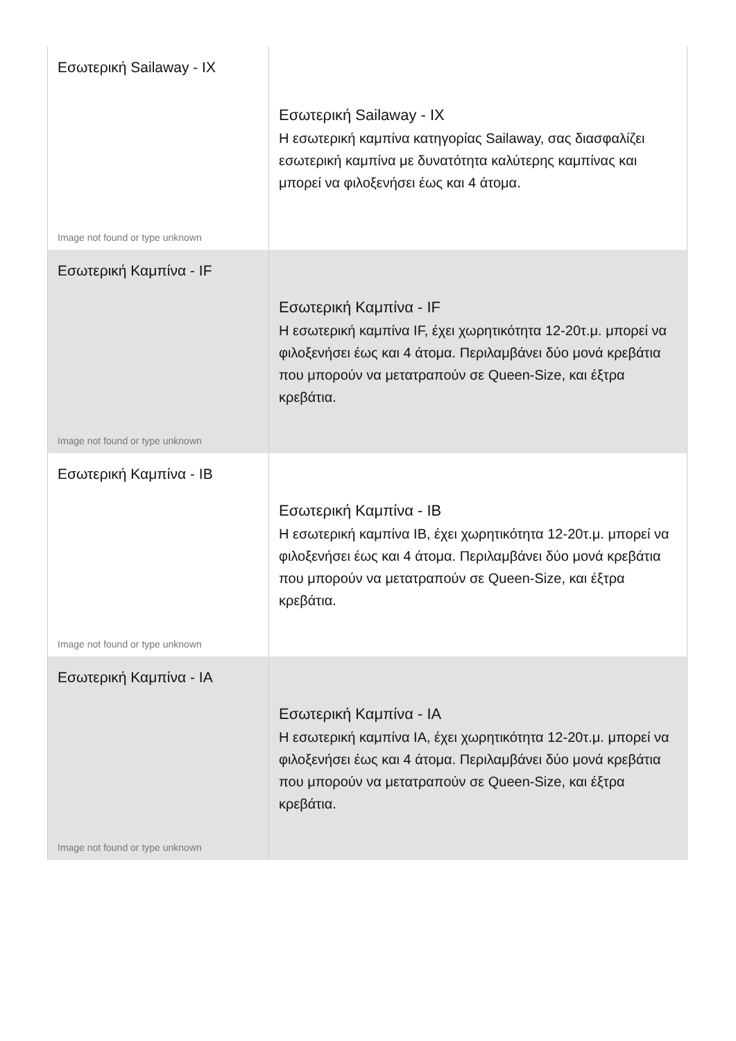| Εσωτερική Sailaway - IX Image not found or type unknown | Εσωτερική Sailaway - IX Η εσωτερική καμπίνα κατηγορίας Sailaway, σας διασφαλίζει εσωτερική καμπίνα με δυνατότητα καλύτερης καμπίνας και μπορεί να φιλοξενήσει έως και 4 άτομα. |
| Εσωτερική Καμπίνα - IF Image not found or type unknown | Εσωτερική Καμπίνα - IF Η εσωτερική καμπίνα IF, έχει χωρητικότητα 12-20τ.μ. μπορεί να φιλοξενήσει έως και 4 άτομα. Περιλαμβάνει δύο μονά κρεβάτια που μπορούν να μετατραπούν σε Queen-Size, και έξτρα κρεβάτια. |
| Εσωτερική Καμπίνα - IB Image not found or type unknown | Εσωτερική Καμπίνα - IB Η εσωτερική καμπίνα IB, έχει χωρητικότητα 12-20τ.μ. μπορεί να φιλοξενήσει έως και 4 άτομα. Περιλαμβάνει δύο μονά κρεβάτια που μπορούν να μετατραπούν σε Queen-Size, και έξτρα κρεβάτια. |
| Εσωτερική Καμπίνα - IA Image not found or type unknown | Εσωτερική Καμπίνα - IA Η εσωτερική καμπίνα IA, έχει χωρητικότητα 12-20τ.μ. μπορεί να φιλοξενήσει έως και 4 άτομα. Περιλαμβάνει δύο μονά κρεβάτια που μπορούν να μετατραπούν σε Queen-Size, και έξτρα κρεβάτια. |